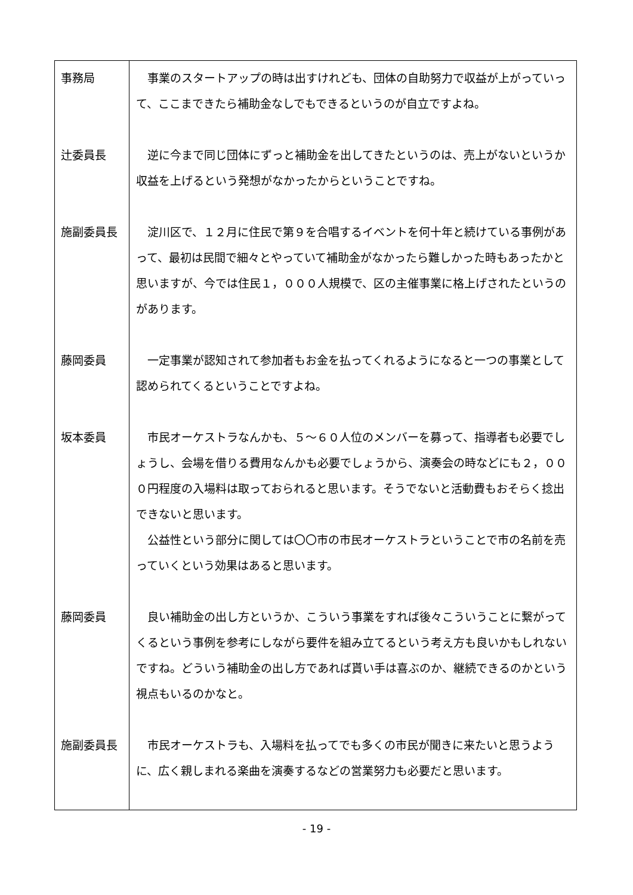| 事務局 辻委員長 施副委員長 藤岡委員 坂本委員 藤岡委員 施副委員長 | 事業のスタートアップの時は出すけれども、団体の自助努力で収益が上がっていって、ここまできたら補助金なしでもできるというのが自立ですよね。 逆に今まで同じ団体にずっと補助金を出してきたというのは、売上がないというか収益を上げるという発想がなかったからということですね。 淀川区で、１２月に住民で第９を合唱するイベントを何十年と続けている事例があって、最初は民間で細々とやっていて補助金がなかったら難しかった時もあったかと思いますが、今では住民１，０００人規模で、区の主催事業に格上げされたというのがあります。 一定事業が認知されて参加者もお金を払ってくれるようになると一つの事業として認められてくるということですよね。 市民オーケストラなんかも、５～６０人位のメンバーを募って、指導者も必要でしょうし、会場を借りる費用なんかも必要でしょうから、演奏会の時などにも２，０００円程度の入場料は取っておられると思います。そうでないと活動費もおそらく捻出できないと思います。 公益性という部分に関しては〇〇市の市民オーケストラということで市の名前を売っていくという効果はあると思います。 良い補助金の出し方というか、こういう事業をすれば後々こういうことに繋がってくるという事例を参考にしながら要件を組み立てるという考え方も良いかもしれないですね。どういう補助金の出し方であれば貰い手は喜ぶのか、継続できるのかという視点もいるのかなと。 市民オーケストラも、入場料を払ってでも多くの市民が聞きに来たいと思うように、広く親しまれる楽曲を演奏するなどの営業努力も必要だと思います。 |
- 19 -